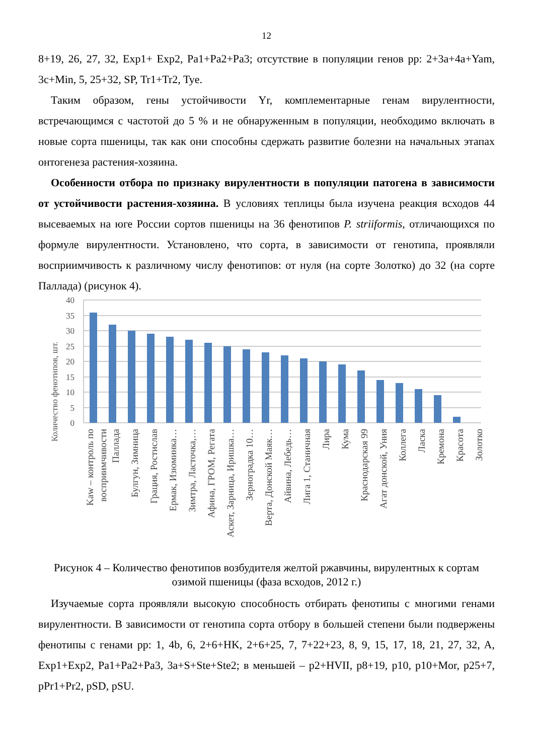12
8+19, 26, 27, 32, Exp1+ Exp2, Pa1+Pa2+Pa3; отсутствие в популяции генов pp: 2+3a+4a+Yam, 3c+Min, 5, 25+32, SP, Tr1+Tr2, Tye.
Таким образом, гены устойчивости Yr, комплементарные генам вирулентности, встречающимся с частотой до 5 % и не обнаруженным в популяции, необходимо включать в новые сорта пшеницы, так как они способны сдержать развитие болезни на начальных этапах онтогенеза растения-хозяина.
Особенности отбора по признаку вирулентности в популяции патогена в зависимости от устойчивости растения-хозяина. В условиях теплицы была изучена реакция всходов 44 высеваемых на юге России сортов пшеницы на 36 фенотипов P. striiformis, отличающихся по формуле вирулентности. Установлено, что сорта, в зависимости от генотипа, проявляли восприимчивость к различному числу фенотипов: от нуля (на сорте Золотко) до 32 (на сорте Паллада) (рисунок 4).
Количество фенотипов, шт.
40
35
30
25
20
15
10
5
0
Kaw – контроль по
восприимчивости
Паллада
Булгун, Зимница
Грация, Ростислав
Ермак, Изюминка…
Зимтра, Ласточка,…
Афина, ГРОМ, Регата
Аскет, Зарница, Иришка…
Зерноградка 10…
Верта, Донской Маяк…
Айвина, Лебедь…
Лига 1, Станичная
Лира
Кума
Краснодарская 99
Агат донской, Уния
Коллега
Ласка
Кремона
Красота
Золотко
Рисунок 4 – Количество фенотипов возбудителя желтой ржавчины, вирулентных к сортам озимой пшеницы (фаза всходов, 2012 г.)
Изучаемые сорта проявляли высокую способность отбирать фенотипы с многими генами вирулентности. В зависимости от генотипа сорта отбору в большей степени были подвержены фенотипы с генами pp: 1, 4b, 6, 2+6+HK, 2+6+25, 7, 7+22+23, 8, 9, 15, 17, 18, 21, 27, 32, A, Exp1+Exp2, Pa1+Pa2+Pa3, 3a+S+Ste+Ste2; в меньшей – p2+HVII, p8+19, p10, p10+Mor, p25+7, pPr1+Pr2, pSD, pSU.